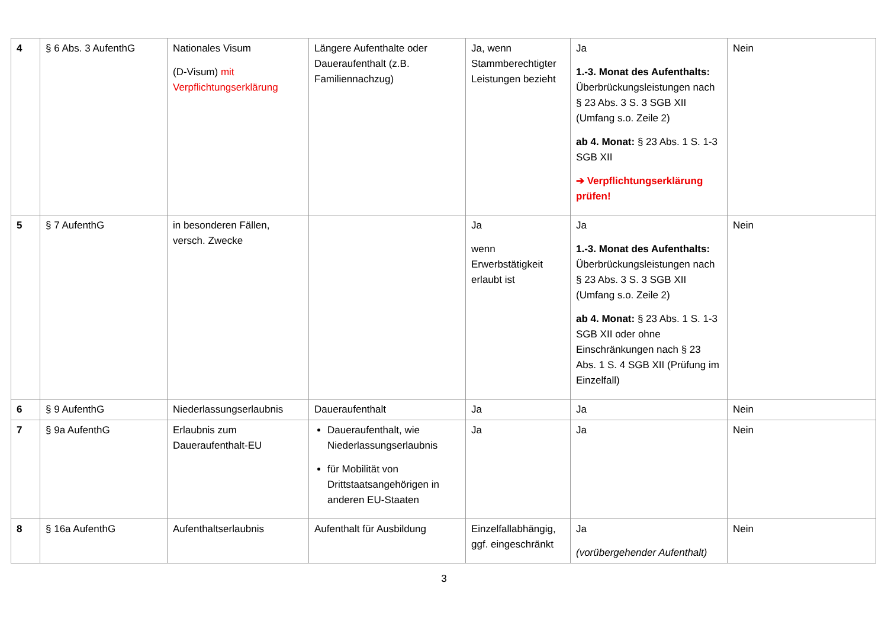| 4 | § 6 Abs. 3 AufenthG | Nationales Visum (D-Visum) mit Verpflichtungserklärung | Längere Aufenthalte oder Daueraufenthalt (z.B. Familiennachzug) | Ja, wenn Stammberechtigter Leistungen bezieht | Ja 1.-3. Monat des Aufenthalts: Überbrückungsleistungen nach § 23 Abs. 3 S. 3 SGB XII (Umfang s.o. Zeile 2) ab 4. Monat: § 23 Abs. 1 S. 1-3 SGB XII ➔ Verpflichtungserklärung prüfen! | Nein |
| 5 | § 7 AufenthG | in besonderen Fällen, versch. Zwecke | | Ja wenn Erwerbstätigkeit erlaubt ist | Ja 1.-3. Monat des Aufenthalts: Überbrückungsleistungen nach § 23 Abs. 3 S. 3 SGB XII (Umfang s.o. Zeile 2) ab 4. Monat: § 23 Abs. 1 S. 1-3 SGB XII oder ohne Einschränkungen nach § 23 Abs. 1 S. 4 SGB XII (Prüfung im Einzelfall) | Nein |
| 6 | § 9 AufenthG | Niederlassungserlaubnis | Daueraufenthalt | Ja | Ja | Nein |
| 7 | § 9a AufenthG | Erlaubnis zum Daueraufenthalt-EU | Daueraufenthalt, wie Niederlassungserlaubnis für Mobilität von Drittstaatsangehörigen in anderen EU-Staaten | Ja | Ja | Nein |
| 8 | § 16a AufenthG | Aufenthaltserlaubnis | Aufenthalt für Ausbildung | Einzelfallabhängig, ggf. eingeschränkt | Ja (vorübergehender Aufenthalt) | Nein |
3